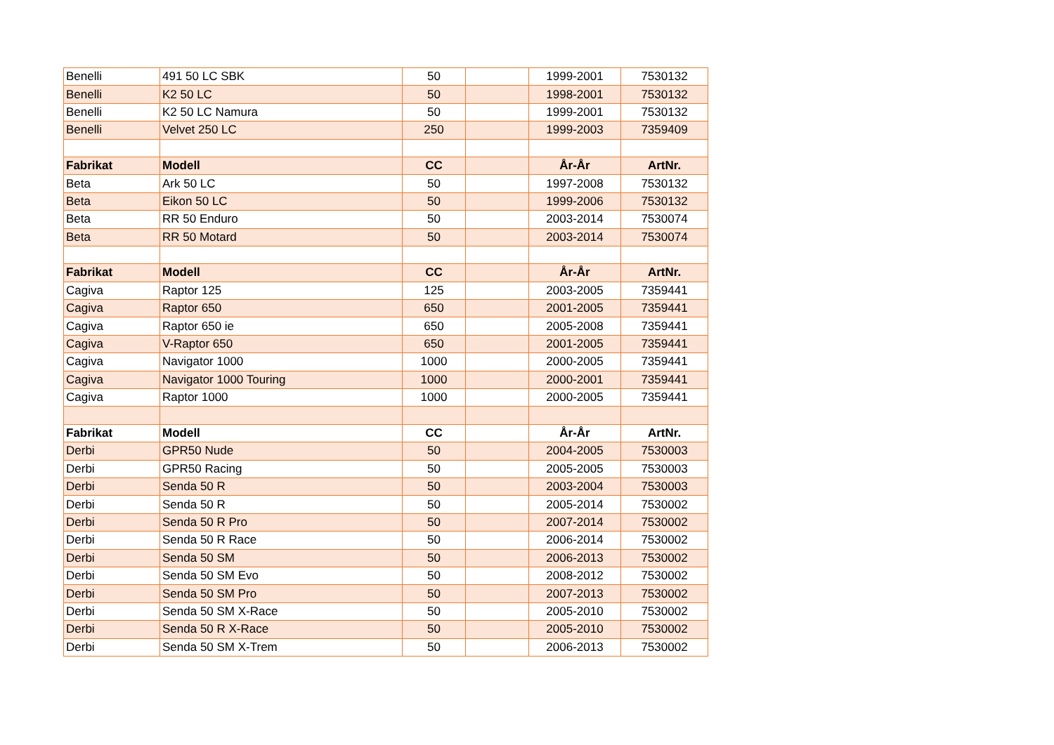| Benelli | 491 50 LC SBK | 50 | | 1999-2001 | 7530132 |
| Benelli | K2 50 LC | 50 | | 1998-2001 | 7530132 |
| Benelli | K2 50 LC Namura | 50 | | 1999-2001 | 7530132 |
| Benelli | Velvet 250 LC | 250 | | 1999-2003 | 7359409 |
| Fabrikat | Modell | CC | | År-År | ArtNr. |
| Beta | Ark 50 LC | 50 | | 1997-2008 | 7530132 |
| Beta | Eikon 50 LC | 50 | | 1999-2006 | 7530132 |
| Beta | RR 50 Enduro | 50 | | 2003-2014 | 7530074 |
| Beta | RR 50 Motard | 50 | | 2003-2014 | 7530074 |
| Fabrikat | Modell | CC | | År-År | ArtNr. |
| Cagiva | Raptor 125 | 125 | | 2003-2005 | 7359441 |
| Cagiva | Raptor 650 | 650 | | 2001-2005 | 7359441 |
| Cagiva | Raptor 650 ie | 650 | | 2005-2008 | 7359441 |
| Cagiva | V-Raptor 650 | 650 | | 2001-2005 | 7359441 |
| Cagiva | Navigator 1000 | 1000 | | 2000-2005 | 7359441 |
| Cagiva | Navigator 1000 Touring | 1000 | | 2000-2001 | 7359441 |
| Cagiva | Raptor 1000 | 1000 | | 2000-2005 | 7359441 |
| Fabrikat | Modell | CC | | År-År | ArtNr. |
| Derbi | GPR50 Nude | 50 | | 2004-2005 | 7530003 |
| Derbi | GPR50 Racing | 50 | | 2005-2005 | 7530003 |
| Derbi | Senda 50 R | 50 | | 2003-2004 | 7530003 |
| Derbi | Senda 50 R | 50 | | 2005-2014 | 7530002 |
| Derbi | Senda 50 R Pro | 50 | | 2007-2014 | 7530002 |
| Derbi | Senda 50 R Race | 50 | | 2006-2014 | 7530002 |
| Derbi | Senda 50 SM | 50 | | 2006-2013 | 7530002 |
| Derbi | Senda 50 SM Evo | 50 | | 2008-2012 | 7530002 |
| Derbi | Senda 50 SM Pro | 50 | | 2007-2013 | 7530002 |
| Derbi | Senda 50 SM X-Race | 50 | | 2005-2010 | 7530002 |
| Derbi | Senda 50 R X-Race | 50 | | 2005-2010 | 7530002 |
| Derbi | Senda 50 SM X-Trem | 50 | | 2006-2013 | 7530002 |